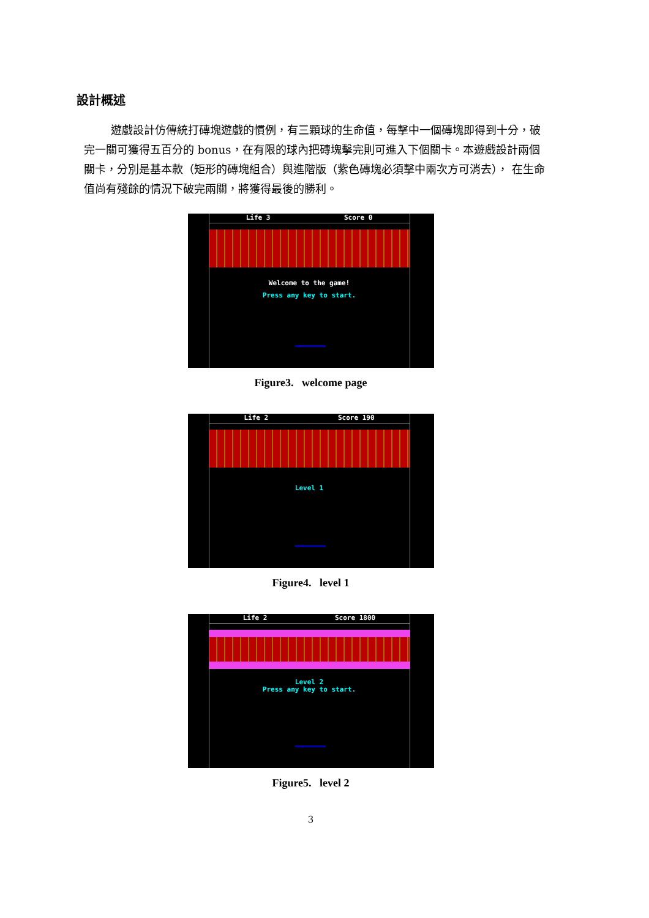設計概述
遊戲設計仿傳統打磚塊遊戲的慣例，有三顆球的生命值，每擊中一個磚塊即得到十分，破完一關可獲得五百分的 bonus，在有限的球內把磚塊擊完則可進入下個關卡。本遊戲設計兩個關卡，分別是基本款（矩形的磚塊組合）與進階版（紫色磚塊必須擊中兩次方可消去）， 在生命值尚有殘餘的情況下破完兩關，將獲得最後的勝利。
Life 3 Score 0
Welcome to the game!
Press any key to start.
Figure3. welcome page
Life 2 Score 190
Level 1
Figure4. level 1
Life 2 Score 1800
Level 2
Press any key to start.
Figure5. level 2
3